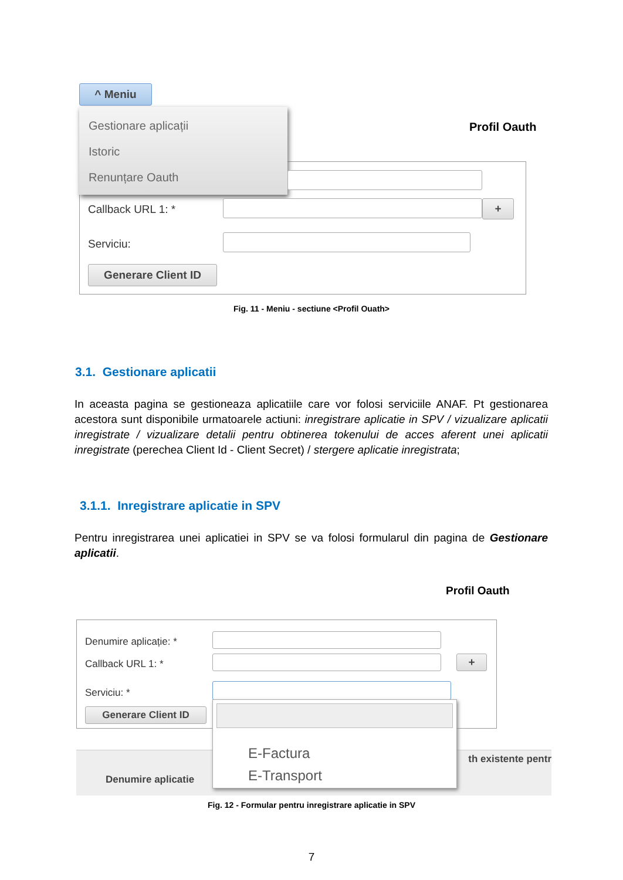^ Meniu
Profil Oauth
Gestionare aplicații
Istoric
Renunțare Oauth
Callback URL 1: * +
Serviciu:
Generare Client ID
Fig. 11 - Meniu - sectiune <Profil Ouath>
3.1. Gestionare aplicatii
In aceasta pagina se gestioneaza aplicatiile care vor folosi serviciile ANAF. Pt gestionarea acestora sunt disponibile urmatoarele actiuni: inregistrare aplicatie in SPV / vizualizare aplicatii inregistrate / vizualizare detalii pentru obtinerea tokenului de acces aferent unei aplicatii inregistrate (perechea Client Id - Client Secret) / stergere aplicatie inregistrata;
3.1.1. Inregistrare aplicatie in SPV
Pentru inregistrarea unei aplicatiei in SPV se va folosi formularul din pagina de Gestionare aplicatii.
Profil Oauth
Denumire aplicație: *
Callback URL 1: * +
Serviciu: *
Generare Client ID
th existente pentr
Denumire aplicatie
E-Factura
E-Transport
Fig. 12 - Formular pentru inregistrare aplicatie in SPV
7